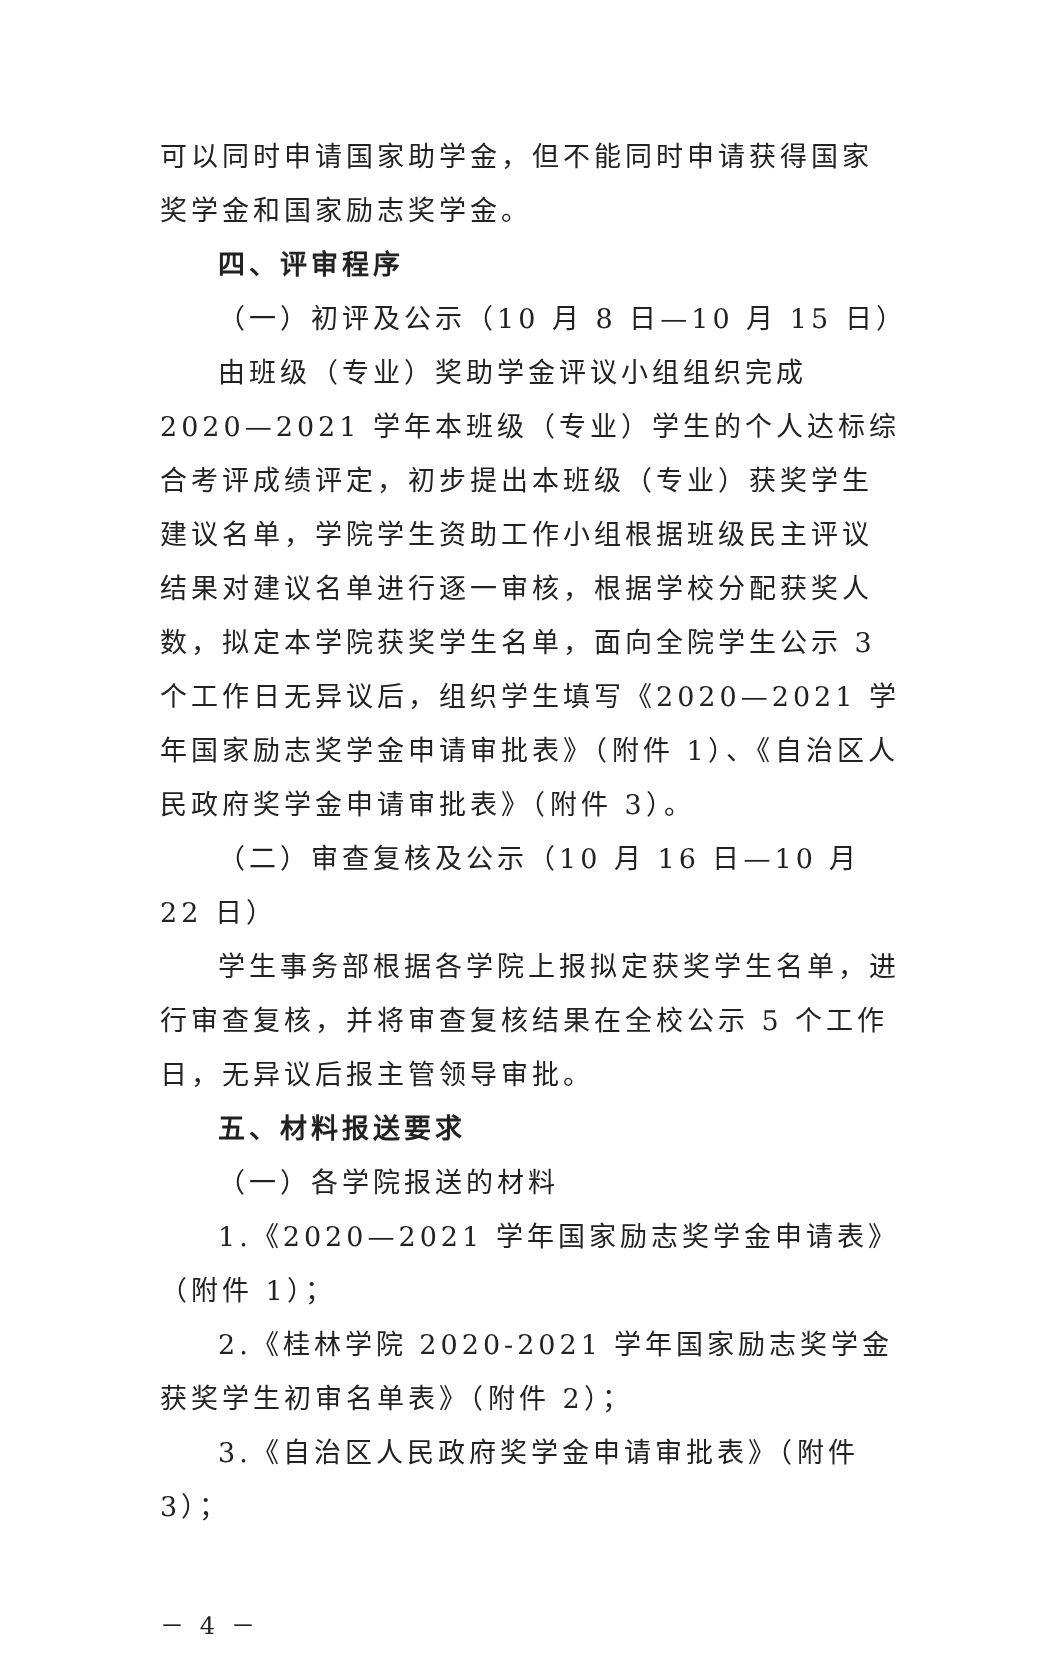可以同时申请国家助学金，但不能同时申请获得国家奖学金和国家励志奖学金。
四、评审程序
（一）初评及公示（10 月 8 日—10 月 15 日）
由班级（专业）奖助学金评议小组组织完成 2020—2021 学年本班级（专业）学生的个人达标综合考评成绩评定，初步提出本班级（专业）获奖学生建议名单，学院学生资助工作小组根据班级民主评议结果对建议名单进行逐一审核，根据学校分配获奖人数，拟定本学院获奖学生名单，面向全院学生公示 3 个工作日无异议后，组织学生填写《2020—2021 学年国家励志奖学金申请审批表》（附件 1）、《自治区人民政府奖学金申请审批表》（附件 3）。
（二）审查复核及公示（10 月 16 日—10 月 22 日）
学生事务部根据各学院上报拟定获奖学生名单，进行审查复核，并将审查复核结果在全校公示 5 个工作日，无异议后报主管领导审批。
五、材料报送要求
（一）各学院报送的材料
1.《2020—2021 学年国家励志奖学金申请表》（附件 1）；
2.《桂林学院 2020-2021 学年国家励志奖学金获奖学生初审名单表》（附件 2）；
3.《自治区人民政府奖学金申请审批表》（附件 3）；
－ 4 －